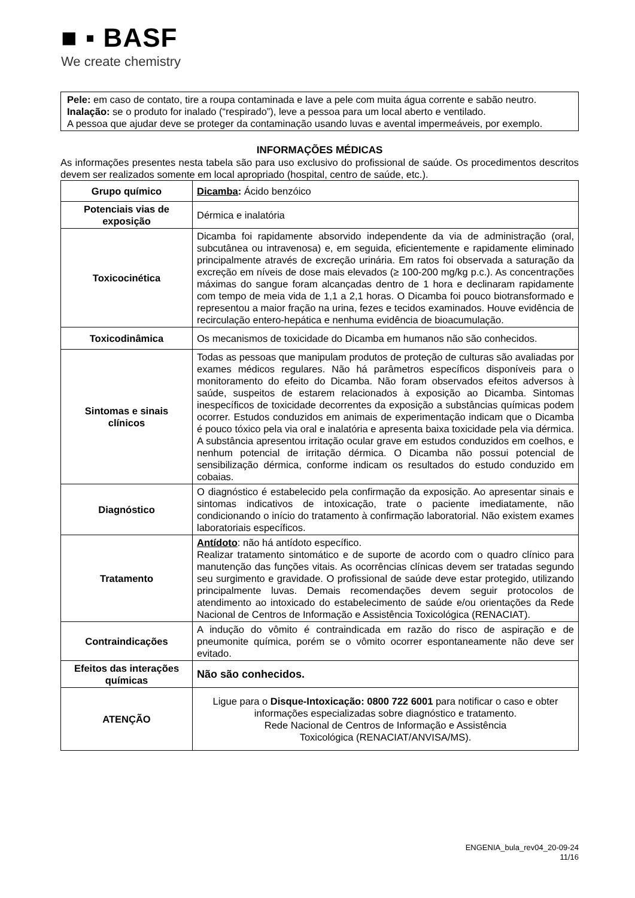■ ▪ BASF
We create chemistry
Pele: em caso de contato, tire a roupa contaminada e lave a pele com muita água corrente e sabão neutro.
Inalação: se o produto for inalado (“respirado”), leve a pessoa para um local aberto e ventilado.
A pessoa que ajudar deve se proteger da contaminação usando luvas e avental impermeáveis, por exemplo.
INFORMAÇÕES MÉDICAS
As informações presentes nesta tabela são para uso exclusivo do profissional de saúde. Os procedimentos descritos devem ser realizados somente em local apropriado (hospital, centro de saúde, etc.).
| Grupo químico | Dicamba : Ácido benzóico |
| Potenciais vias de exposição | Dérmica e inalatória |
| Toxicocinética | Dicamba foi rapidamente absorvido independente da via de administração (oral, subcutânea ou intravenosa) e, em seguida, eficientemente e rapidamente eliminado principalmente através de excreção urinária. Em ratos foi observada a saturação da excreção em níveis de dose mais elevados (≥ 100-200 mg/kg p.c.). As concentrações máximas do sangue foram alcançadas dentro de 1 hora e declinaram rapidamente com tempo de meia vida de 1,1 a 2,1 horas. O Dicamba foi pouco biotransformado e representou a maior fração na urina, fezes e tecidos examinados. Houve evidência de recirculação entero-hepática e nenhuma evidência de bioacumulação. |
| Toxicodinâmica | Os mecanismos de toxicidade do Dicamba em humanos não são conhecidos. |
| Sintomas e sinais clínicos | Todas as pessoas que manipulam produtos de proteção de culturas são avaliadas por exames médicos regulares. Não há parâmetros específicos disponíveis para o monitoramento do efeito do Dicamba. Não foram observados efeitos adversos à saúde, suspeitos de estarem relacionados à exposição ao Dicamba. Sintomas inespecíficos de toxicidade decorrentes da exposição a substâncias químicas podem ocorrer. Estudos conduzidos em animais de experimentação indicam que o Dicamba é pouco tóxico pela via oral e inalatória e apresenta baixa toxicidade pela via dérmica. A substância apresentou irritação ocular grave em estudos conduzidos em coelhos, e nenhum potencial de irritação dérmica. O Dicamba não possui potencial de sensibilização dérmica, conforme indicam os resultados do estudo conduzido em cobaias. |
| Diagnóstico | O diagnóstico é estabelecido pela confirmação da exposição. Ao apresentar sinais e sintomas indicativos de intoxicação, trate o paciente imediatamente, não condicionando o início do tratamento à confirmação laboratorial. Não existem exames laboratoriais específicos. |
| Tratamento | Antídoto : não há antídoto específico. Realizar tratamento sintomático e de suporte de acordo com o quadro clínico para manutenção das funções vitais. As ocorrências clínicas devem ser tratadas segundo seu surgimento e gravidade. O profissional de saúde deve estar protegido, utilizando principalmente luvas. Demais recomendações devem seguir protocolos de atendimento ao intoxicado do estabelecimento de saúde e/ou orientações da Rede Nacional de Centros de Informação e Assistência Toxicológica (RENACIAT). |
| Contraindicações | A indução do vômito é contraindicada em razão do risco de aspiração e de pneumonite química, porém se o vômito ocorrer espontaneamente não deve ser evitado. |
| Efeitos das interações químicas | Não são conhecidos. |
| ATENÇÃO | Ligue para o Disque-Intoxicação: 0800 722 6001 para notificar o caso e obter informações especializadas sobre diagnóstico e tratamento. Rede Nacional de Centros de Informação e Assistência Toxicológica (RENACIAT/ANVISA/MS). |
ENGENIA_bula_rev04_20-09-24
11/16